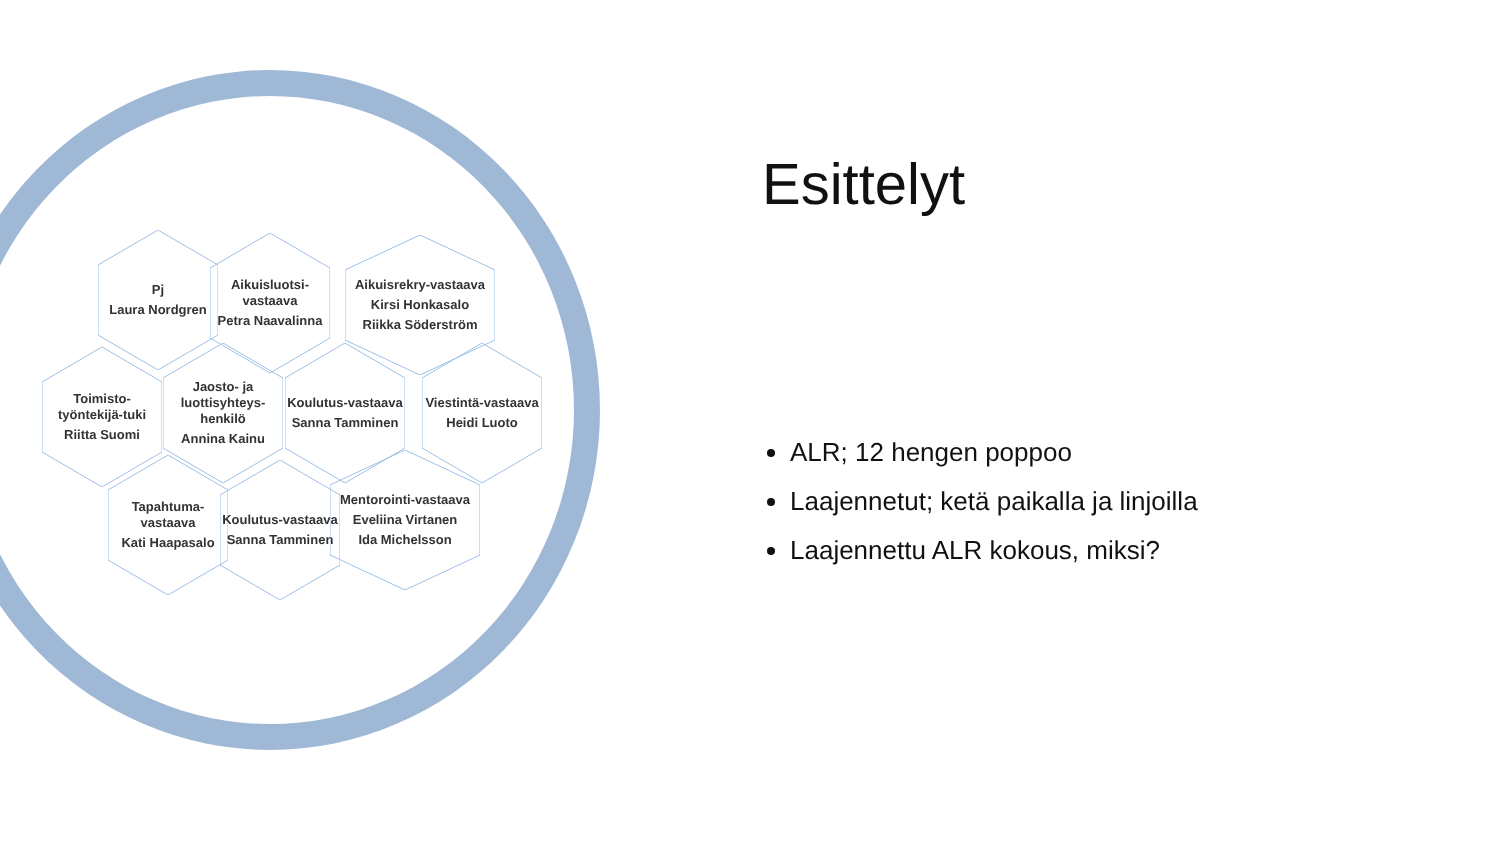Pj
Laura Nordgren
Aikuisluotsi-vastaava
Petra Naavalinna
Aikuisrekry-vastaava
Kirsi Honkasalo
Riikka Söderström
Toimisto-työntekijä-tuki
Riitta Suomi
Jaosto- ja luottisyhteys-henkilö
Annina Kainu
Koulutus-vastaava
Sanna Tamminen
Viestintä-vastaava
Heidi Luoto
Tapahtuma-vastaava
Kati Haapasalo
Koulutus-vastaava
Sanna Tamminen
Mentorointi-vastaava
Eveliina Virtanen
Ida Michelsson
Esittelyt
ALR; 12 hengen poppoo
Laajennetut; ketä paikalla ja linjoilla
Laajennettu ALR kokous, miksi?